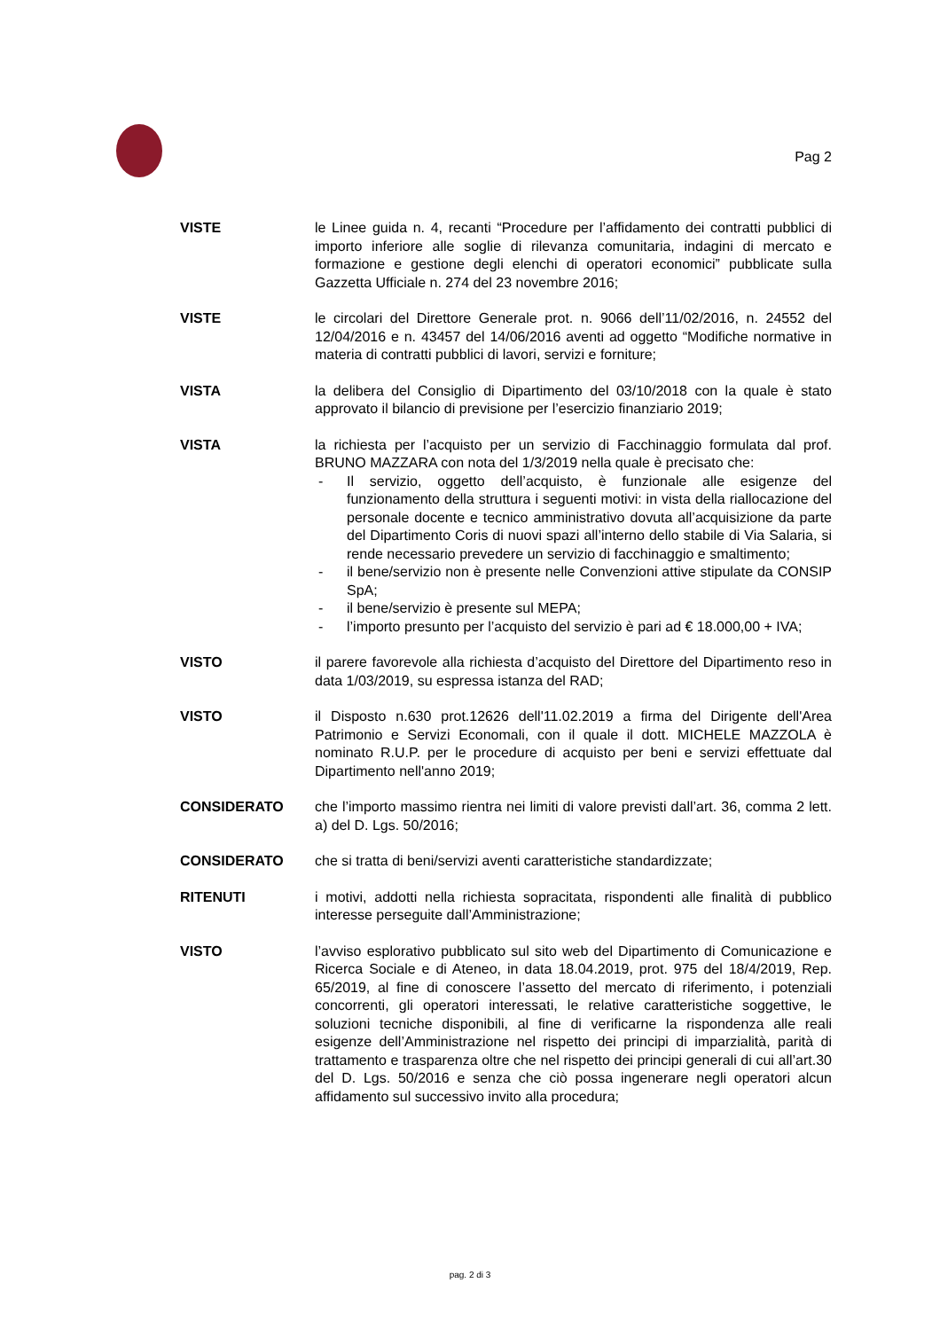Pag 2
VISTE le Linee guida n. 4, recanti “Procedure per l’affidamento dei contratti pubblici di importo inferiore alle soglie di rilevanza comunitaria, indagini di mercato e formazione e gestione degli elenchi di operatori economici” pubblicate sulla Gazzetta Ufficiale n. 274 del 23 novembre 2016;
VISTE le circolari del Direttore Generale prot. n. 9066 dell’11/02/2016, n. 24552 del 12/04/2016 e n. 43457 del 14/06/2016 aventi ad oggetto “Modifiche normative in materia di contratti pubblici di lavori, servizi e forniture;
VISTA la delibera del Consiglio di Dipartimento del 03/10/2018 con la quale è stato approvato il bilancio di previsione per l’esercizio finanziario 2019;
VISTA la richiesta per l’acquisto per un servizio di Facchinaggio formulata dal prof. BRUNO MAZZARA con nota del 1/3/2019 nella quale è precisato che:
- Il servizio, oggetto dell’acquisto, è funzionale alle esigenze del funzionamento della struttura i seguenti motivi: in vista della riallocazione del personale docente e tecnico amministrativo dovuta all’acquisizione da parte del Dipartimento Coris di nuovi spazi all’interno dello stabile di Via Salaria, si rende necessario prevedere un servizio di facchinaggio e smaltimento;
- il bene/servizio non è presente nelle Convenzioni attive stipulate da CONSIP SpA;
- il bene/servizio è presente sul MEPA;
- l’importo presunto per l’acquisto del servizio è pari ad € 18.000,00 + IVA;
VISTO il parere favorevole alla richiesta d’acquisto del Direttore del Dipartimento reso in data 1/03/2019, su espressa istanza del RAD;
VISTO il Disposto n.630 prot.12626 dell'11.02.2019 a firma del Dirigente dell'Area Patrimonio e Servizi Economali, con il quale il dott. MICHELE MAZZOLA è nominato R.U.P. per le procedure di acquisto per beni e servizi effettuate dal Dipartimento nell'anno 2019;
CONSIDERATO che l’importo massimo rientra nei limiti di valore previsti dall’art. 36, comma 2 lett. a) del D. Lgs. 50/2016;
CONSIDERATO che si tratta di beni/servizi aventi caratteristiche standardizzate;
RITENUTI i motivi, addotti nella richiesta sopracitata, rispondenti alle finalità di pubblico interesse perseguite dall’Amministrazione;
VISTO l’avviso esplorativo pubblicato sul sito web del Dipartimento di Comunicazione e Ricerca Sociale e di Ateneo, in data 18.04.2019, prot. 975 del 18/4/2019, Rep. 65/2019, al fine di conoscere l’assetto del mercato di riferimento, i potenziali concorrenti, gli operatori interessati, le relative caratteristiche soggettive, le soluzioni tecniche disponibili, al fine di verificarne la rispondenza alle reali esigenze dell’Amministrazione nel rispetto dei principi di imparzialità, parità di trattamento e trasparenza oltre che nel rispetto dei principi generali di cui all’art.30 del D. Lgs. 50/2016 e senza che ciò possa ingenerare negli operatori alcun affidamento sul successivo invito alla procedura;
pag. 2 di 3